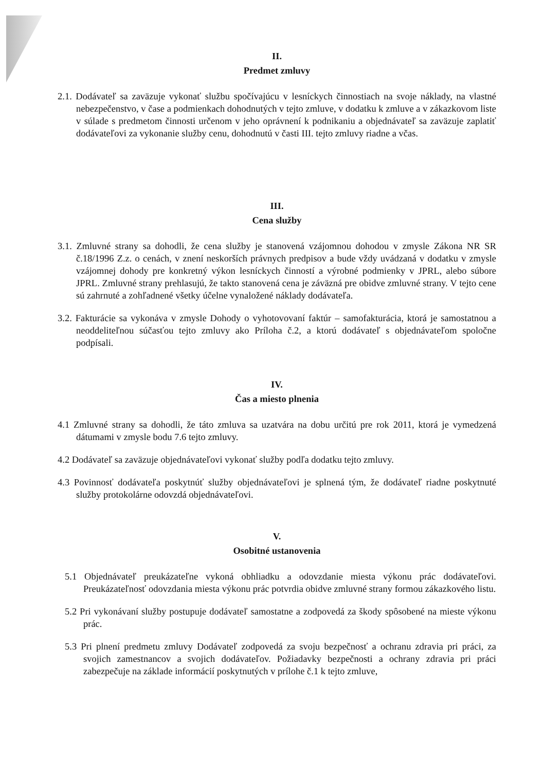II.
Predmet zmluvy
2.1. Dodávateľ sa zaväzuje vykonať službu spočívajúcu v lesníckych činnostiach na svoje náklady, na vlastné nebezpečenstvo, v čase a podmienkach dohodnutých v tejto zmluve, v dodatku k zmluve a v zákazkovom liste v súlade s predmetom činnosti určenom v jeho oprávnení k podnikaniu a objednávateľ sa zaväzuje zaplatiť dodávateľovi za vykonanie služby cenu, dohodnutú v časti III. tejto zmluvy riadne a včas.
III.
Cena služby
3.1. Zmluvné strany sa dohodli, že cena služby je stanovená vzájomnou dohodou v zmysle Zákona NR SR č.18/1996 Z.z. o cenách, v znení neskorších právnych predpisov a bude vždy uvádzaná v dodatku v zmysle vzájomnej dohody pre konkretný výkon lesníckych činností a výrobné podmienky v JPRL, alebo súbore JPRL. Zmluvné strany prehlasujú, že takto stanovená cena je záväzná pre obidve zmluvné strany. V tejto cene sú zahrnuté a zohľadnené všetky účelne vynaložené náklady dodávateľa.
3.2. Fakturácie sa vykonáva v zmysle Dohody o vyhotovovaní faktúr – samofakturácia, ktorá je samostatnou a neoddeliteľnou súčasťou tejto zmluvy ako Príloha č.2, a ktorú dodávateľ s objednávateľom spoločne podpísali.
IV.
Čas a miesto plnenia
4.1 Zmluvné strany sa dohodli, že táto zmluva sa uzatvára na dobu určitú pre rok 2011, ktorá je vymedzená dátumami v zmysle bodu 7.6 tejto zmluvy.
4.2 Dodávateľ sa zaväzuje objednávateľovi vykonať služby podľa dodatku tejto zmluvy.
4.3 Povinnosť dodávateľa poskytnúť služby objednávateľovi je splnená tým, že dodávateľ riadne poskytnuté služby protokolárne odovzdá objednávateľovi.
V.
Osobitné ustanovenia
5.1 Objednávateľ preukázateľne vykoná obhliadku a odovzdanie miesta výkonu prác dodávateľovi. Preukázateľnosť odovzdania miesta výkonu prác potvrdia obidve zmluvné strany formou zákazkového listu.
5.2 Pri vykonávaní služby postupuje dodávateľ samostatne a zodpovedá za škody spôsobené na mieste výkonu prác.
5.3 Pri plnení predmetu zmluvy Dodávateľ zodpovedá za svoju bezpečnosť a ochranu zdravia pri práci, za svojich zamestnancov a svojich dodávateľov. Požiadavky bezpečnosti a ochrany zdravia pri práci zabezpečuje na základe informácií poskytnutých v prílohe č.1 k tejto zmluve,